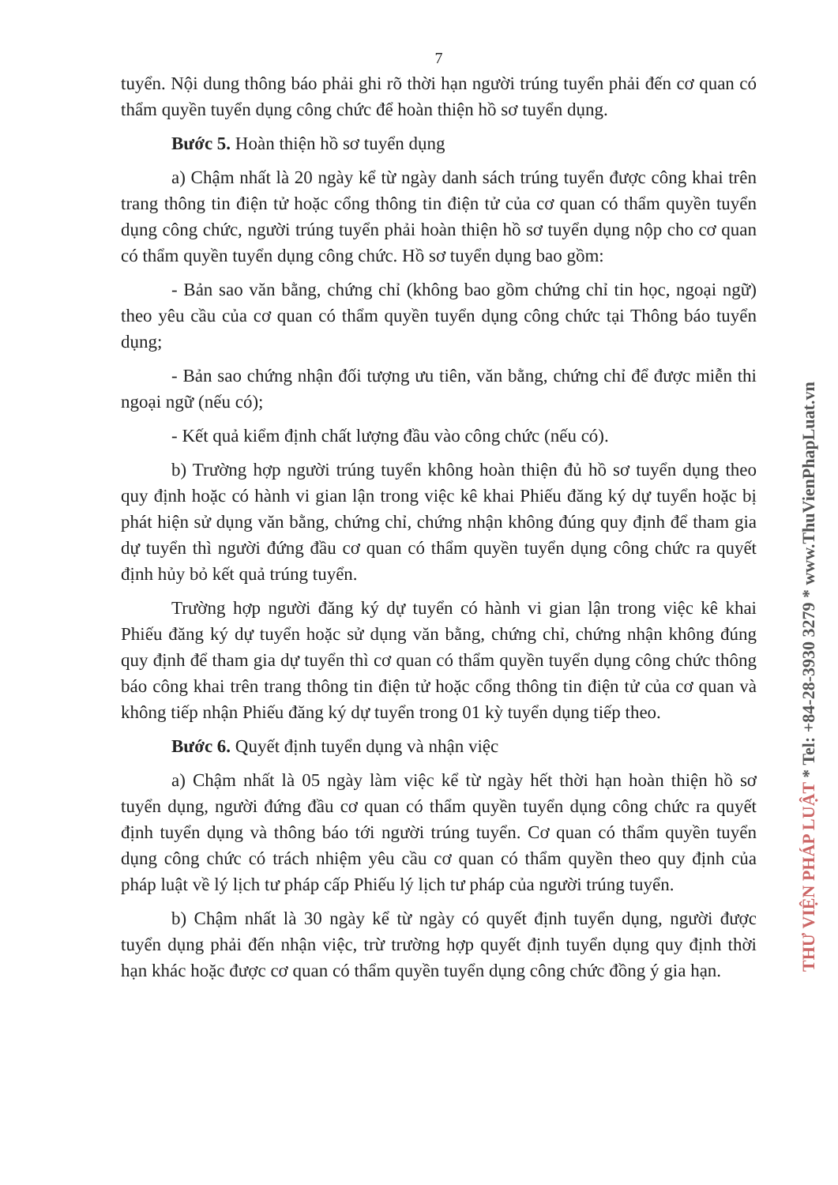7
tuyển. Nội dung thông báo phải ghi rõ thời hạn người trúng tuyển phải đến cơ quan có thẩm quyền tuyển dụng công chức để hoàn thiện hồ sơ tuyển dụng.
Bước 5. Hoàn thiện hồ sơ tuyển dụng
a) Chậm nhất là 20 ngày kể từ ngày danh sách trúng tuyển được công khai trên trang thông tin điện tử hoặc cổng thông tin điện tử của cơ quan có thẩm quyền tuyển dụng công chức, người trúng tuyển phải hoàn thiện hồ sơ tuyển dụng nộp cho cơ quan có thẩm quyền tuyển dụng công chức. Hồ sơ tuyển dụng bao gồm:
- Bản sao văn bằng, chứng chỉ (không bao gồm chứng chỉ tin học, ngoại ngữ) theo yêu cầu của cơ quan có thẩm quyền tuyển dụng công chức tại Thông báo tuyển dụng;
- Bản sao chứng nhận đối tượng ưu tiên, văn bằng, chứng chỉ để được miễn thi ngoại ngữ (nếu có);
- Kết quả kiểm định chất lượng đầu vào công chức (nếu có).
b) Trường hợp người trúng tuyển không hoàn thiện đủ hồ sơ tuyển dụng theo quy định hoặc có hành vi gian lận trong việc kê khai Phiếu đăng ký dự tuyển hoặc bị phát hiện sử dụng văn bằng, chứng chỉ, chứng nhận không đúng quy định để tham gia dự tuyển thì người đứng đầu cơ quan có thẩm quyền tuyển dụng công chức ra quyết định hủy bỏ kết quả trúng tuyển.
Trường hợp người đăng ký dự tuyển có hành vi gian lận trong việc kê khai Phiếu đăng ký dự tuyển hoặc sử dụng văn bằng, chứng chỉ, chứng nhận không đúng quy định để tham gia dự tuyển thì cơ quan có thẩm quyền tuyển dụng công chức thông báo công khai trên trang thông tin điện tử hoặc cổng thông tin điện tử của cơ quan và không tiếp nhận Phiếu đăng ký dự tuyển trong 01 kỳ tuyển dụng tiếp theo.
Bước 6. Quyết định tuyển dụng và nhận việc
a) Chậm nhất là 05 ngày làm việc kể từ ngày hết thời hạn hoàn thiện hồ sơ tuyển dụng, người đứng đầu cơ quan có thẩm quyền tuyển dụng công chức ra quyết định tuyển dụng và thông báo tới người trúng tuyển. Cơ quan có thẩm quyền tuyển dụng công chức có trách nhiệm yêu cầu cơ quan có thẩm quyền theo quy định của pháp luật về lý lịch tư pháp cấp Phiếu lý lịch tư pháp của người trúng tuyển.
b) Chậm nhất là 30 ngày kể từ ngày có quyết định tuyển dụng, người được tuyển dụng phải đến nhận việc, trừ trường hợp quyết định tuyển dụng quy định thời hạn khác hoặc được cơ quan có thẩm quyền tuyển dụng công chức đồng ý gia hạn.
THƯ VIỆN PHÁP LUẬT * Tel: +84-28-3930 3279 * www.ThuVienPhapLuat.vn